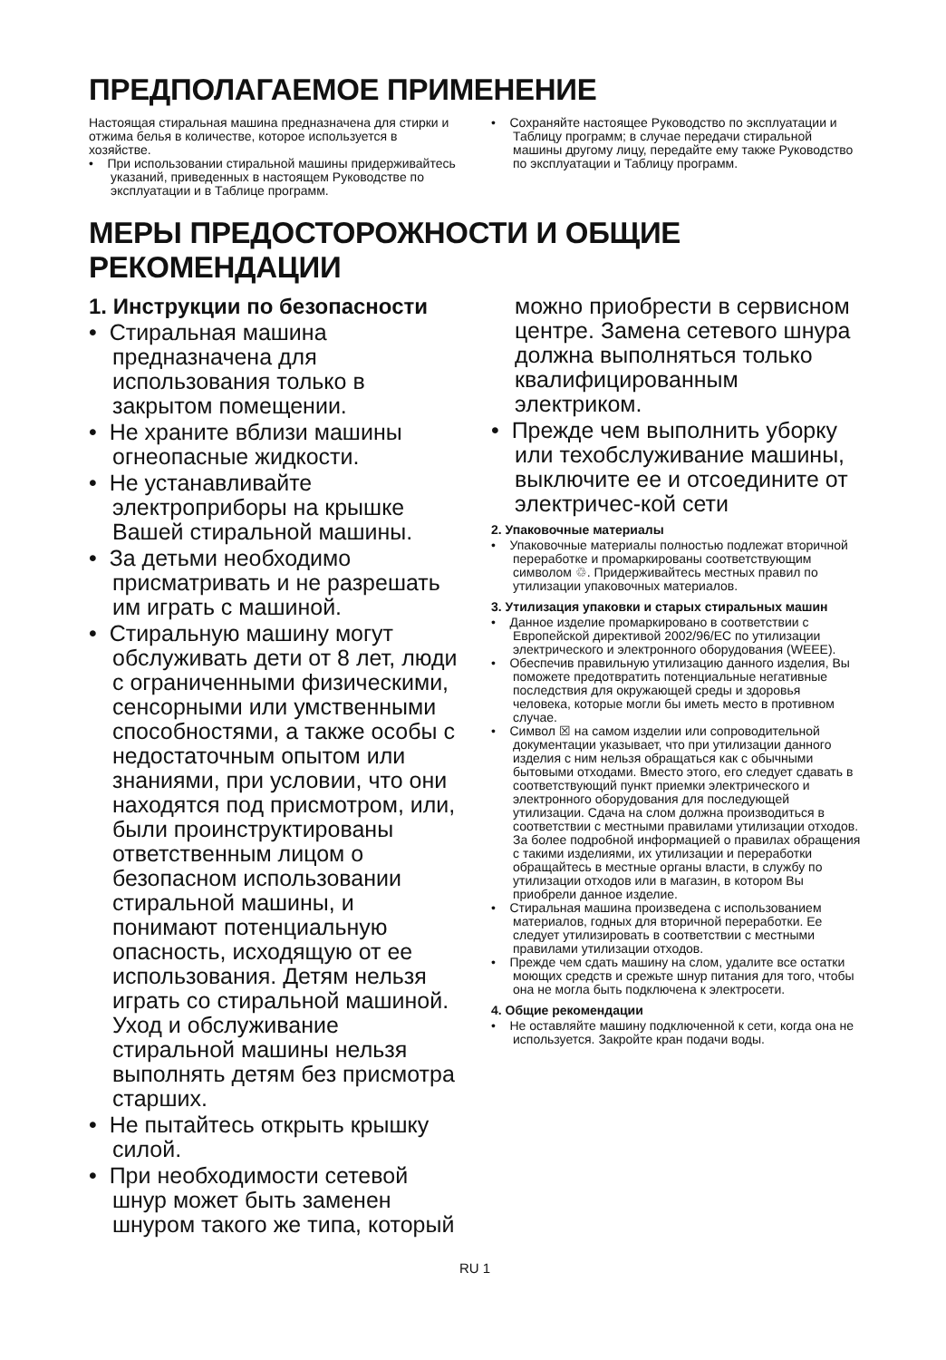ПРЕДПОЛАГАЕМОЕ ПРИМЕНЕНИЕ
Настоящая стиральная машина предназначена для стирки и отжима белья в количестве, которое используется в хозяйстве.
• При использовании стиральной машины придерживайтесь указаний, приведенных в настоящем Руководстве по эксплуатации и в Таблице программ.
• Сохраняйте настоящее Руководство по эксплуатации и Таблицу программ; в случае передачи стиральной машины другому лицу, передайте ему также Руководство по эксплуатации и Таблицу программ.
МЕРЫ ПРЕДОСТОРОЖНОСТИ И ОБЩИЕ РЕКОМЕНДАЦИИ
1. Инструкции по безопасности
• Стиральная машина предназначена для использования только в закрытом помещении.
• Не храните вблизи машины огнеопасные жидкости.
• Не устанавливайте электроприборы на крышке Вашей стиральной машины.
• За детьми необходимо присматривать и не разрешать им играть с машиной.
• Стиральную машину могут обслуживать дети от 8 лет, люди с ограниченными физическими, сенсорными или умственными способностями, а также особы с недостаточным опытом или знаниями, при условии, что они находятся под присмотром, или, были проинструктированы ответственным лицом о безопасном использовании стиральной машины, и понимают потенциальную опасность, исходящую от ее использования. Детям нельзя играть со стиральной машиной. Уход и обслуживание стиральной машины нельзя выполнять детям без присмотра старших.
• Не пытайтесь открыть крышку силой.
• При необходимости сетевой шнур может быть заменен шнуром такого же типа, который
можно приобрести в сервисном центре. Замена сетевого шнура должна выполняться только квалифицированным электриком.
• Прежде чем выполнить уборку или техобслуживание машины, выключите ее и отсоедините от электричес-кой сети
2. Упаковочные материалы
• Упаковочные материалы полностью подлежат вторичной переработке и промаркированы соответствующим символом ♲. Придерживайтесь местных правил по утилизации упаковочных материалов.
3. Утилизация упаковки и старых стиральных машин
• Данное изделие промаркировано в соответствии с Европейской директивой 2002/96/EC по утилизации электрического и электронного оборудования (WEEE).
• Обеспечив правильную утилизацию данного изделия, Вы поможете предотвратить потенциальные негативные последствия для окружающей среды и здоровья человека, которые могли бы иметь место в противном случае.
• Символ ☒ на самом изделии или сопроводительной документации указывает, что при утилизации данного изделия с ним нельзя обращаться как с обычными бытовыми отходами. Вместо этого, его следует сдавать в соответствующий пункт приемки электрического и электронного оборудования для последующей утилизации. Сдача на слом должна производиться в соответствии с местными правилами утилизации отходов. За более подробной информацией о правилах обращения с такими изделиями, их утилизации и переработки обращайтесь в местные органы власти, в службу по утилизации отходов или в магазин, в котором Вы приобрели данное изделие.
• Стиральная машина произведена с использованием материалов, годных для вторичной переработки. Ее следует утилизировать в соответствии с местными правилами утилизации отходов.
• Прежде чем сдать машину на слом, удалите все остатки моющих средств и срежьте шнур питания для того, чтобы она не могла быть подключена к электросети.
4. Общие рекомендации
• Не оставляйте машину подключенной к сети, когда она не используется. Закройте кран подачи воды.
RU 1